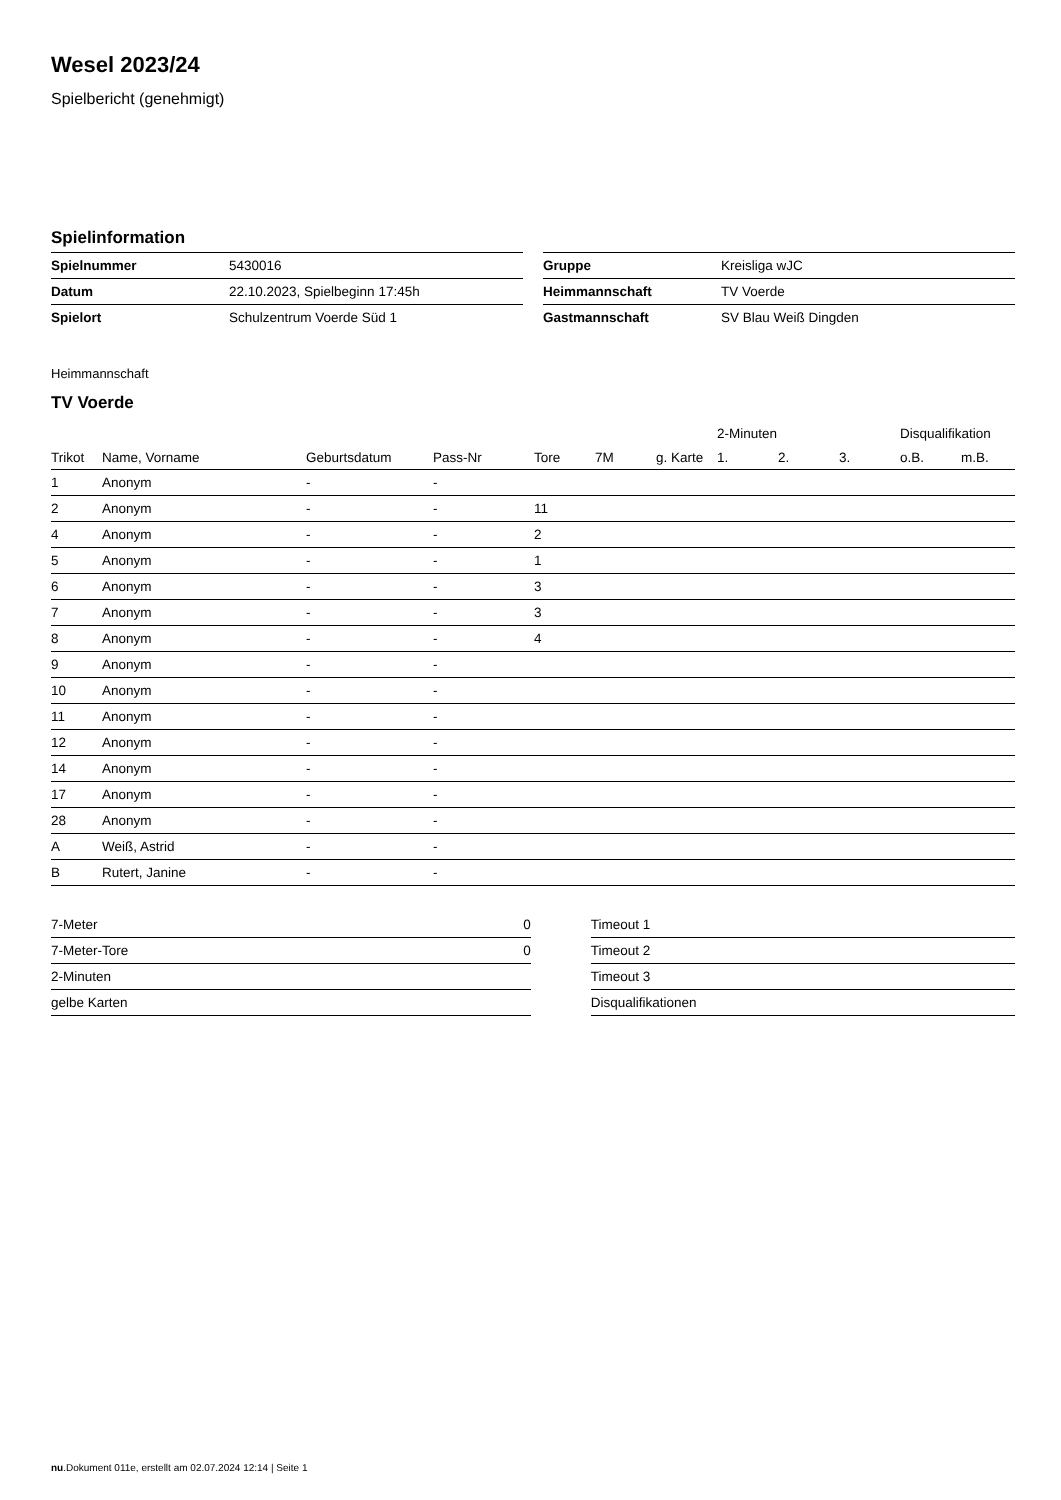Wesel 2023/24
Spielbericht (genehmigt)
Spielinformation
| Spielnummer | 5430016 |
| Datum | 22.10.2023, Spielbeginn 17:45h |
| Spielort | Schulzentrum Voerde Süd 1 |
| Gruppe | Kreisliga wJC |
| Heimmannschaft | TV Voerde |
| Gastmannschaft | SV Blau Weiß Dingden |
Heimmannschaft
TV Voerde
| | | | | | | | 2-Minuten | | | Disqualifikation | |
| --- | --- | --- | --- | --- | --- | --- | --- | --- | --- | --- | --- |
| Trikot | Name, Vorname | Geburtsdatum | Pass-Nr | Tore | 7M | g. Karte | 1. | 2. | 3. | o.B. | m.B. |
| 1 | Anonym | - | - | | | | | | | | |
| 2 | Anonym | - | - | 11 | | | | | | | |
| 4 | Anonym | - | - | 2 | | | | | | | |
| 5 | Anonym | - | - | 1 | | | | | | | |
| 6 | Anonym | - | - | 3 | | | | | | | |
| 7 | Anonym | - | - | 3 | | | | | | | |
| 8 | Anonym | - | - | 4 | | | | | | | |
| 9 | Anonym | - | - | | | | | | | | |
| 10 | Anonym | - | - | | | | | | | | |
| 11 | Anonym | - | - | | | | | | | | |
| 12 | Anonym | - | - | | | | | | | | |
| 14 | Anonym | - | - | | | | | | | | |
| 17 | Anonym | - | - | | | | | | | | |
| 28 | Anonym | - | - | | | | | | | | |
| A | Weiß, Astrid | - | - | | | | | | | | |
| B | Rutert, Janine | - | - | | | | | | | | |
| 7-Meter | 0 |
| 7-Meter-Tore | 0 |
| 2-Minuten | |
| gelbe Karten | |
| Timeout 1 |
| Timeout 2 |
| Timeout 3 |
| Disqualifikationen |
nu.Dokument 011e, erstellt am 02.07.2024 12:14 | Seite 1